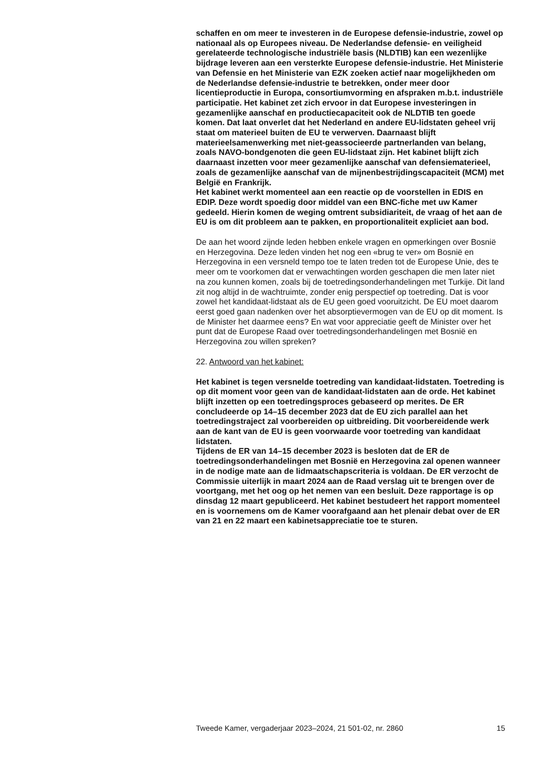schaffen en om meer te investeren in de Europese defensie-industrie, zowel op nationaal als op Europees niveau. De Nederlandse defensie- en veiligheid gerelateerde technologische industriële basis (NLDTIB) kan een wezenlijke bijdrage leveren aan een versterkte Europese defensie-industrie. Het Ministerie van Defensie en het Ministerie van EZK zoeken actief naar mogelijkheden om de Nederlandse defensie-industrie te betrekken, onder meer door licentieproductie in Europa, consortiumvorming en afspraken m.b.t. industriële participatie. Het kabinet zet zich ervoor in dat Europese investeringen in gezamenlijke aanschaf en productiecapaciteit ook de NLDTIB ten goede komen. Dat laat onverlet dat het Nederland en andere EU-lidstaten geheel vrij staat om materieel buiten de EU te verwerven. Daarnaast blijft materieelsamenwerking met niet-geassocieerde partnerlanden van belang, zoals NAVO-bondgenoten die geen EU-lidstaat zijn. Het kabinet blijft zich daarnaast inzetten voor meer gezamenlijke aanschaf van defensiematerieel, zoals de gezamenlijke aanschaf van de mijnenbestrijdingscapaciteit (MCM) met België en Frankrijk.
Het kabinet werkt momenteel aan een reactie op de voorstellen in EDIS en EDIP. Deze wordt spoedig door middel van een BNC-fiche met uw Kamer gedeeld. Hierin komen de weging omtrent subsidiariteit, de vraag of het aan de EU is om dit probleem aan te pakken, en proportionaliteit expliciet aan bod.
De aan het woord zijnde leden hebben enkele vragen en opmerkingen over Bosnië en Herzegovina. Deze leden vinden het nog een «brug te ver» om Bosnië en Herzegovina in een versneld tempo toe te laten treden tot de Europese Unie, des te meer om te voorkomen dat er verwachtingen worden geschapen die men later niet na zou kunnen komen, zoals bij de toetredingsonderhandelingen met Turkije. Dit land zit nog altijd in de wachtruimte, zonder enig perspectief op toetreding. Dat is voor zowel het kandidaat-lidstaat als de EU geen goed vooruitzicht. De EU moet daarom eerst goed gaan nadenken over het absorptievermogen van de EU op dit moment. Is de Minister het daarmee eens? En wat voor appreciatie geeft de Minister over het punt dat de Europese Raad over toetredingsonderhandelingen met Bosnië en Herzegovina zou willen spreken?
22. Antwoord van het kabinet:
Het kabinet is tegen versnelde toetreding van kandidaat-lidstaten. Toetreding is op dit moment voor geen van de kandidaat-lidstaten aan de orde. Het kabinet blijft inzetten op een toetredingsproces gebaseerd op merites. De ER concludeerde op 14–15 december 2023 dat de EU zich parallel aan het toetredingstraject zal voorbereiden op uitbreiding. Dit voorbereidende werk aan de kant van de EU is geen voorwaarde voor toetreding van kandidaat lidstaten.
Tijdens de ER van 14–15 december 2023 is besloten dat de ER de toetredingsonderhandelingen met Bosnië en Herzegovina zal openen wanneer in de nodige mate aan de lidmaatschapscriteria is voldaan. De ER verzocht de Commissie uiterlijk in maart 2024 aan de Raad verslag uit te brengen over de voortgang, met het oog op het nemen van een besluit. Deze rapportage is op dinsdag 12 maart gepubliceerd. Het kabinet bestudeert het rapport momenteel en is voornemens om de Kamer voorafgaand aan het plenair debat over de ER van 21 en 22 maart een kabinetsappreciatie toe te sturen.
Tweede Kamer, vergaderjaar 2023–2024, 21 501-02, nr. 2860 15